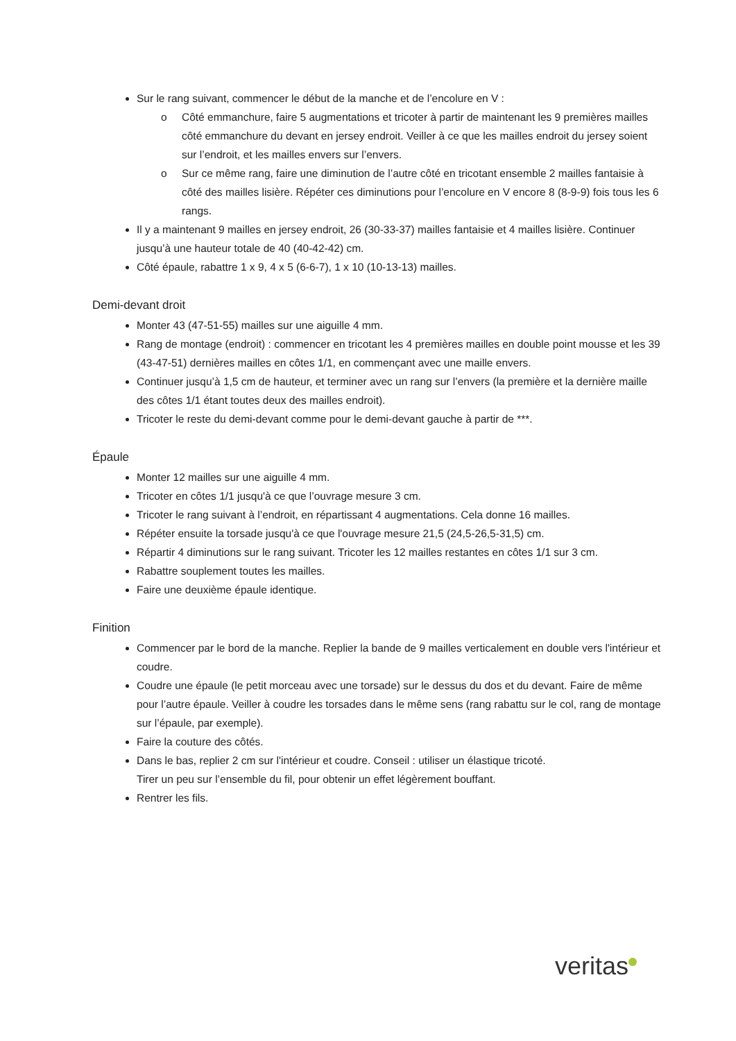Sur le rang suivant, commencer le début de la manche et de l’encolure en V :
o Côté emmanchure, faire 5 augmentations et tricoter à partir de maintenant les 9 premières mailles côté emmanchure du devant en jersey endroit. Veiller à ce que les mailles endroit du jersey soient sur l’endroit, et les mailles envers sur l’envers.
o Sur ce même rang, faire une diminution de l’autre côté en tricotant ensemble 2 mailles fantaisie à côté des mailles lisière. Répéter ces diminutions pour l’encolure en V encore 8 (8-9-9) fois tous les 6 rangs.
Il y a maintenant 9 mailles en jersey endroit, 26 (30-33-37) mailles fantaisie et 4 mailles lisière. Continuer jusqu’à une hauteur totale de 40 (40-42-42) cm.
Côté épaule, rabattre 1 x 9, 4 x 5 (6-6-7), 1 x 10 (10-13-13) mailles.
Demi-devant droit
Monter 43 (47-51-55) mailles sur une aiguille 4 mm.
Rang de montage (endroit) : commencer en tricotant les 4 premières mailles en double point mousse et les 39 (43-47-51) dernières mailles en côtes 1/1, en commençant avec une maille envers.
Continuer jusqu’à 1,5 cm de hauteur, et terminer avec un rang sur l’envers (la première et la dernière maille des côtes 1/1 étant toutes deux des mailles endroit).
Tricoter le reste du demi-devant comme pour le demi-devant gauche à partir de ***.
Épaule
Monter 12 mailles sur une aiguille 4 mm.
Tricoter en côtes 1/1 jusqu'à ce que l’ouvrage mesure 3 cm.
Tricoter le rang suivant à l’endroit, en répartissant 4 augmentations. Cela donne 16 mailles.
Répéter ensuite la torsade jusqu'à ce que l'ouvrage mesure 21,5 (24,5-26,5-31,5) cm.
Répartir 4 diminutions sur le rang suivant. Tricoter les 12 mailles restantes en côtes 1/1 sur 3 cm.
Rabattre souplement toutes les mailles.
Faire une deuxième épaule identique.
Finition
Commencer par le bord de la manche. Replier la bande de 9 mailles verticalement en double vers l'intérieur et coudre.
Coudre une épaule (le petit morceau avec une torsade) sur le dessus du dos et du devant. Faire de même pour l’autre épaule. Veiller à coudre les torsades dans le même sens (rang rabattu sur le col, rang de montage sur l’épaule, par exemple).
Faire la couture des côtés.
Dans le bas, replier 2 cm sur l'intérieur et coudre. Conseil : utiliser un élastique tricoté.
Tirer un peu sur l’ensemble du fil, pour obtenir un effet légèrement bouffant.
Rentrer les fils.
veritas